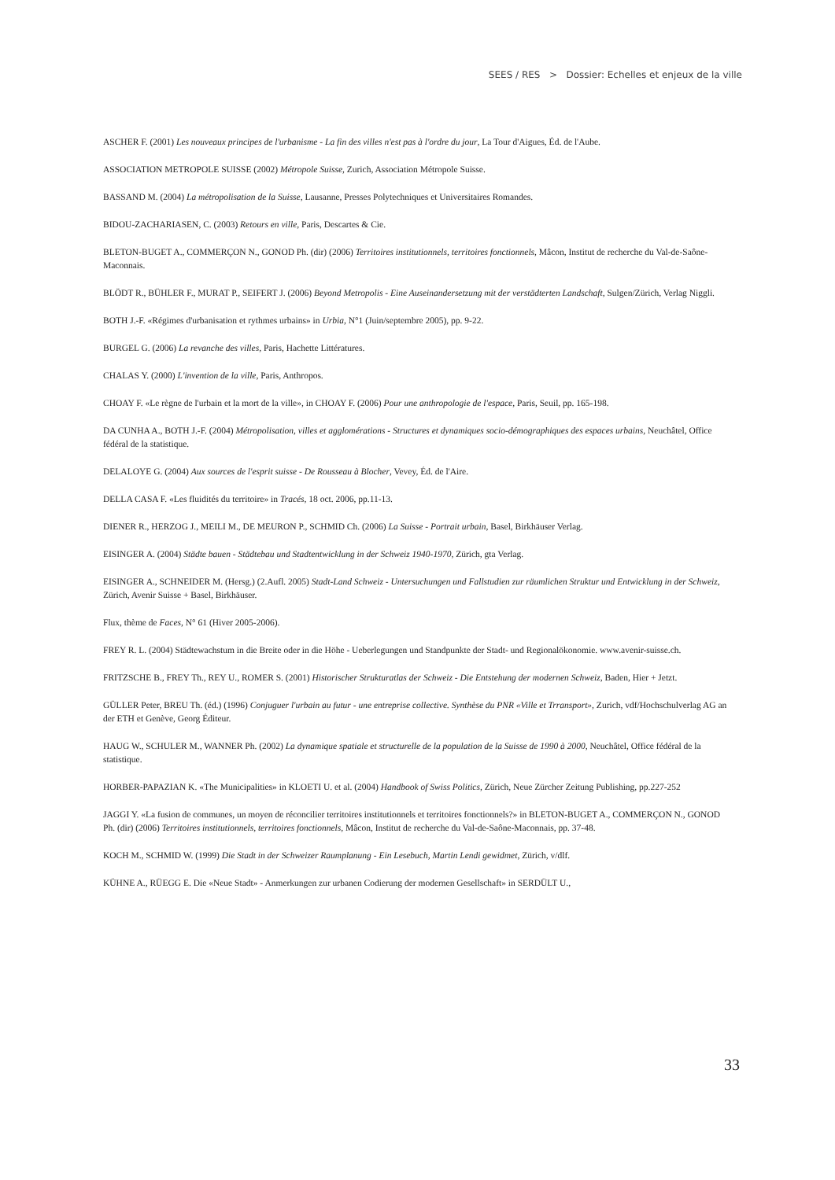SEES / RES > Dossier: Echelles et enjeux de la ville
ASCHER F. (2001) Les nouveaux principes de l'urbanisme - La fin des villes n'est pas à l'ordre du jour, La Tour d'Aigues, Éd. de l'Aube.
ASSOCIATION METROPOLE SUISSE (2002) Métropole Suisse, Zurich, Association Métropole Suisse.
BASSAND M. (2004) La métropolisation de la Suisse, Lausanne, Presses Polytechniques et Universitaires Romandes.
BIDOU-ZACHARIASEN, C. (2003) Retours en ville, Paris, Descartes & Cie.
BLETON-BUGET A., COMMERÇON N., GONOD Ph. (dir) (2006) Territoires institutionnels, territoires fonctionnels, Mâcon, Institut de recherche du Val-de-Saône-Maconnais.
BLÖDT R., BÜHLER F., MURAT P., SEIFERT J. (2006) Beyond Metropolis - Eine Auseinandersetzung mit der verstädterten Landschaft, Sulgen/Zürich, Verlag Niggli.
BOTH J.-F. «Régimes d'urbanisation et rythmes urbains» in Urbia, N°1 (Juin/septembre 2005), pp. 9-22.
BURGEL G. (2006) La revanche des villes, Paris, Hachette Littératures.
CHALAS Y. (2000) L'invention de la ville, Paris, Anthropos.
CHOAY F. «Le règne de l'urbain et la mort de la ville», in CHOAY F. (2006) Pour une anthropologie de l'espace, Paris, Seuil, pp. 165-198.
DA CUNHA A., BOTH J.-F. (2004) Métropolisation, villes et agglomérations - Structures et dynamiques socio-démographiques des espaces urbains, Neuchâtel, Office fédéral de la statistique.
DELALOYE G. (2004) Aux sources de l'esprit suisse - De Rousseau à Blocher, Vevey, Éd. de l'Aire.
DELLA CASA F. «Les fluidités du territoire» in Tracés, 18 oct. 2006, pp.11-13.
DIENER R., HERZOG J., MEILI M., DE MEURON P., SCHMID Ch. (2006) La Suisse - Portrait urbain, Basel, Birkhäuser Verlag.
EISINGER A. (2004) Städte bauen - Städtebau und Stadtentwicklung in der Schweiz 1940-1970, Zürich, gta Verlag.
EISINGER A., SCHNEIDER M. (Hersg.) (2.Aufl. 2005) Stadt-Land Schweiz - Untersuchungen und Fallstudien zur räumlichen Struktur und Entwicklung in der Schweiz, Zürich, Avenir Suisse + Basel, Birkhäuser.
Flux, thème de Faces, N° 61 (Hiver 2005-2006).
FREY R. L. (2004) Städtewachstum in die Breite oder in die Höhe - Ueberlegungen und Standpunkte der Stadt- und Regionalökonomie. www.avenir-suisse.ch.
FRITZSCHE B., FREY Th., REY U., ROMER S. (2001) Historischer Strukturatlas der Schweiz - Die Entstehung der modernen Schweiz, Baden, Hier + Jetzt.
GÜLLER Peter, BREU Th. (éd.) (1996) Conjuguer l'urbain au futur - une entreprise collective. Synthèse du PNR «Ville et Trransport», Zurich, vdf/Hochschulverlag AG an der ETH et Genève, Georg Éditeur.
HAUG W., SCHULER M., WANNER Ph. (2002) La dynamique spatiale et structurelle de la population de la Suisse de 1990 à 2000, Neuchâtel, Office fédéral de la statistique.
HORBER-PAPAZIAN K. «The Municipalities» in KLOETI U. et al. (2004) Handbook of Swiss Politics, Zürich, Neue Zürcher Zeitung Publishing, pp.227-252
JAGGI Y. «La fusion de communes, un moyen de réconcilier territoires institutionnels et territoires fonctionnels?» in BLETON-BUGET A., COMMERÇON N., GONOD Ph. (dir) (2006) Territoires institutionnels, territoires fonctionnels, Mâcon, Institut de recherche du Val-de-Saône-Maconnais, pp. 37-48.
KOCH M., SCHMID W. (1999) Die Stadt in der Schweizer Raumplanung - Ein Lesebuch, Martin Lendi gewidmet, Zürich, v/dlf.
KÜHNE A., RÜEGG E. Die «Neue Stadt» - Anmerkungen zur urbanen Codierung der modernen Gesellschaft» in SERDÜLT U.,
33